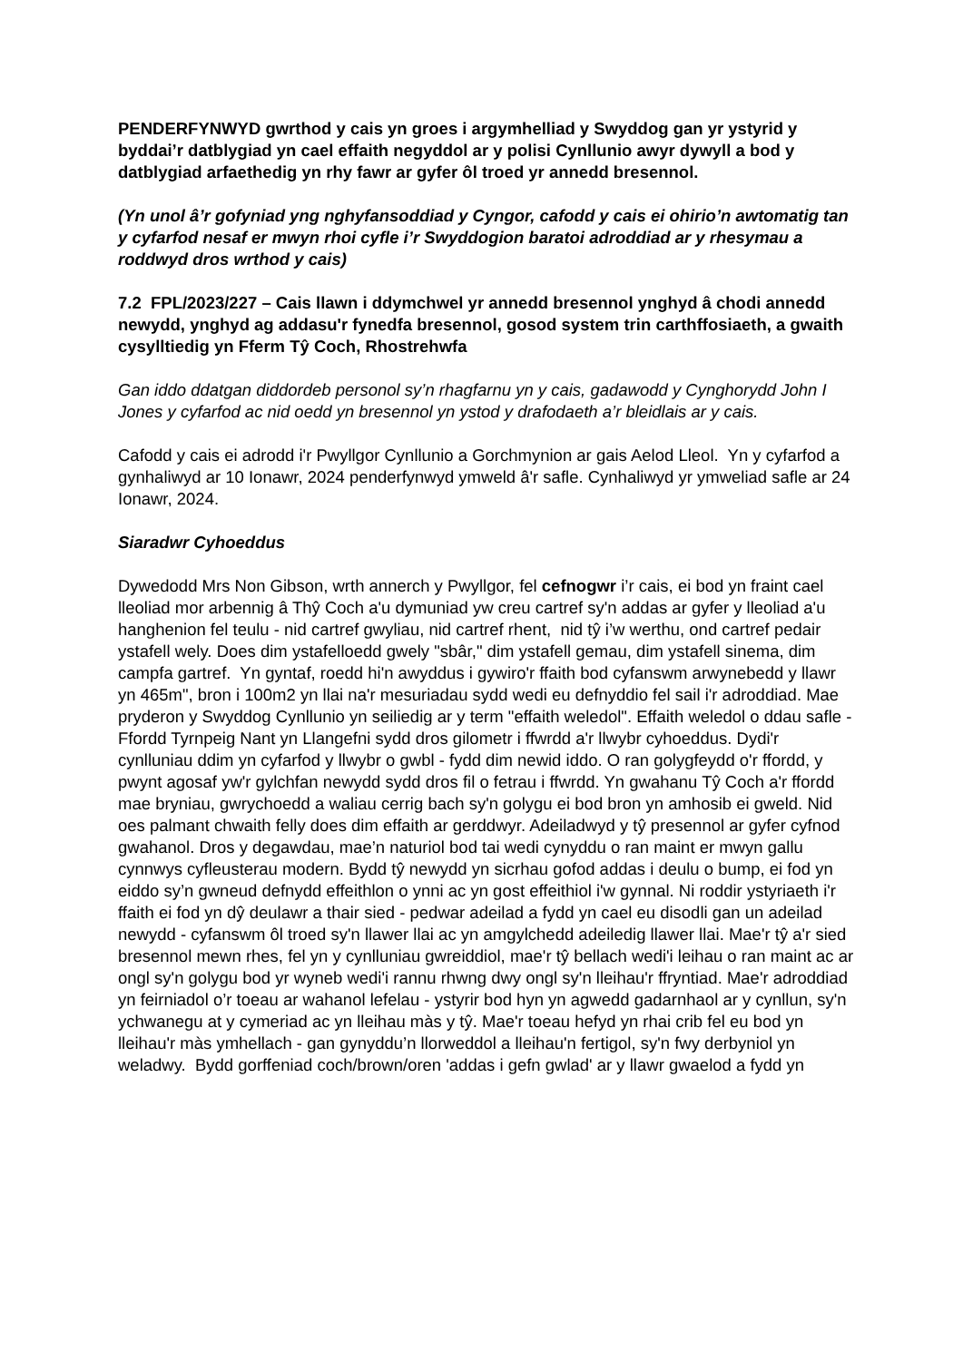PENDERFYNWYD gwrthod y cais yn groes i argymhelliad y Swyddog gan yr ystyrid y byddai’r datblygiad yn cael effaith negyddol ar y polisi Cynllunio awyr dywyll a bod y datblygiad arfaethedig yn rhy fawr ar gyfer ôl troed yr annedd bresennol.
(Yn unol â’r gofyniad yng nghyfansoddiad y Cyngor, cafodd y cais ei ohirio’n awtomatig tan y cyfarfod nesaf er mwyn rhoi cyfle i’r Swyddogion baratoi adroddiad ar y rhesymau a roddwyd dros wrthod y cais)
7.2 FPL/2023/227 – Cais llawn i ddymchwel yr annedd bresennol ynghyd â chodi annedd newydd, ynghyd ag addasu'r fynedfa bresennol, gosod system trin carthffosiaeth, a gwaith cysylltiedig yn Fferm Tŷ Coch, Rhostrehwfa
Gan iddo ddatgan diddordeb personol sy’n rhagfarnu yn y cais, gadawodd y Cynghorydd John I Jones y cyfarfod ac nid oedd yn bresennol yn ystod y drafodaeth a’r bleidlais ar y cais.
Cafodd y cais ei adrodd i'r Pwyllgor Cynllunio a Gorchmynion ar gais Aelod Lleol. Yn y cyfarfod a gynhaliwyd ar 10 Ionawr, 2024 penderfynwyd ymweld â'r safle. Cynhaliwyd yr ymweliad safle ar 24 Ionawr, 2024.
Siaradwr Cyhoeddus
Dywedodd Mrs Non Gibson, wrth annerch y Pwyllgor, fel cefnogwr i’r cais, ei bod yn fraint cael lleoliad mor arbennig â Thŷ Coch a'u dymuniad yw creu cartref sy'n addas ar gyfer y lleoliad a'u hanghenion fel teulu - nid cartref gwyliau, nid cartref rhent, nid tŷ i’w werthu, ond cartref pedair ystafell wely. Does dim ystafelloedd gwely "sbâr," dim ystafell gemau, dim ystafell sinema, dim campfa gartref. Yn gyntaf, roedd hi'n awyddus i gywiro'r ffaith bod cyfanswm arwynebedd y llawr yn 465m", bron i 100m2 yn llai na'r mesuriadau sydd wedi eu defnyddio fel sail i'r adroddiad. Mae pryderon y Swyddog Cynllunio yn seiliedig ar y term "effaith weledol". Effaith weledol o ddau safle - Ffordd Tyrnpeig Nant yn Llangefni sydd dros gilometr i ffwrdd a'r llwybr cyhoeddus. Dydi'r cynlluniau ddim yn cyfarfod y llwybr o gwbl - fydd dim newid iddo. O ran golygfeydd o'r ffordd, y pwynt agosaf yw'r gylchfan newydd sydd dros fil o fetrau i ffwrdd. Yn gwahanu Tŷ Coch a'r ffordd mae bryniau, gwrychoedd a waliau cerrig bach sy'n golygu ei bod bron yn amhosib ei gweld. Nid oes palmant chwaith felly does dim effaith ar gerddwyr. Adeiladwyd y tŷ presennol ar gyfer cyfnod gwahanol. Dros y degawdau, mae’n naturiol bod tai wedi cynyddu o ran maint er mwyn gallu cynnwys cyfleusterau modern. Bydd tŷ newydd yn sicrhau gofod addas i deulu o bump, ei fod yn eiddo sy’n gwneud defnydd effeithlon o ynni ac yn gost effeithiol i'w gynnal. Ni roddir ystyriaeth i'r ffaith ei fod yn dŷ deulawr a thair sied - pedwar adeilad a fydd yn cael eu disodli gan un adeilad newydd - cyfanswm ôl troed sy'n llawer llai ac yn amgylchedd adeiledig llawer llai. Mae'r tŷ a'r sied bresennol mewn rhes, fel yn y cynlluniau gwreiddiol, mae'r tŷ bellach wedi'i leihau o ran maint ac ar ongl sy'n golygu bod yr wyneb wedi'i rannu rhwng dwy ongl sy'n lleihau'r ffryntiad. Mae'r adroddiad yn feirniadol o’r toeau ar wahanol lefelau - ystyrir bod hyn yn agwedd gadarnhaol ar y cynllun, sy'n ychwanegu at y cymeriad ac yn lleihau màs y tŷ. Mae'r toeau hefyd yn rhai crib fel eu bod yn lleihau'r màs ymhellach - gan gynyddu’n llorweddol a lleihau'n fertigol, sy'n fwy derbyniol yn weladwy. Bydd gorffeniad coch/brown/oren 'addas i gefn gwlad' ar y llawr gwaelod a fydd yn